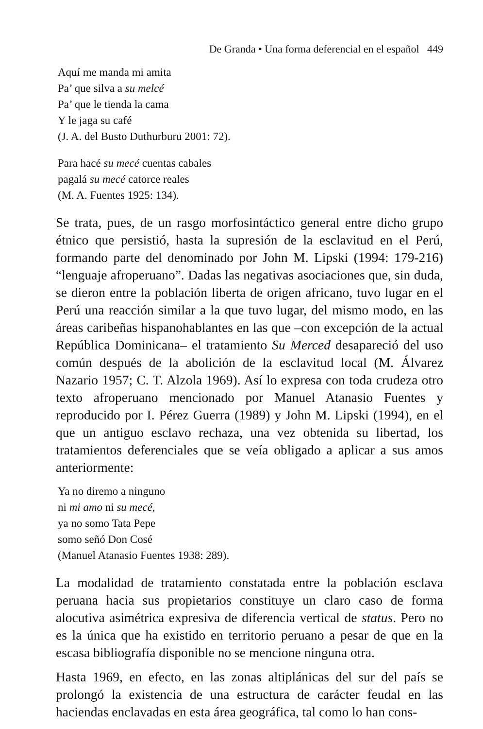De Granda • Una forma deferencial en el español 449
Aquí me manda mi amita
Pa’ que silva a su melcé
Pa’ que le tienda la cama
Y le jaga su café
(J. A. del Busto Duthurburu 2001: 72).
Para hacé su mecé cuentas cabales
pagalá su mecé catorce reales
(M. A. Fuentes 1925: 134).
Se trata, pues, de un rasgo morfosintáctico general entre dicho grupo étnico que persistió, hasta la supresión de la esclavitud en el Perú, formando parte del denominado por John M. Lipski (1994: 179-216) “lenguaje afroperuano”. Dadas las negativas asociaciones que, sin duda, se dieron entre la población liberta de origen africano, tuvo lugar en el Perú una reacción similar a la que tuvo lugar, del mismo modo, en las áreas caribeñas hispanohablantes en las que –con excepción de la actual República Dominicana– el tratamiento Su Merced desapareció del uso común después de la abolición de la esclavitud local (M. Álvarez Nazario 1957; C. T. Alzola 1969). Así lo expresa con toda crudeza otro texto afroperuano mencionado por Manuel Atanasio Fuentes y reproducido por I. Pérez Guerra (1989) y John M. Lipski (1994), en el que un antiguo esclavo rechaza, una vez obtenida su libertad, los tratamientos deferenciales que se veía obligado a aplicar a sus amos anteriormente:
Ya no diremo a ninguno
ni mi amo ni su mecé,
ya no somo Tata Pepe
somo señó Don Cosé
(Manuel Atanasio Fuentes 1938: 289).
La modalidad de tratamiento constatada entre la población esclava peruana hacia sus propietarios constituye un claro caso de forma alocutiva asimétrica expresiva de diferencia vertical de status. Pero no es la única que ha existido en territorio peruano a pesar de que en la escasa bibliografía disponible no se mencione ninguna otra.
Hasta 1969, en efecto, en las zonas altiplánicas del sur del país se prolongó la existencia de una estructura de carácter feudal en las haciendas enclavadas en esta área geográfica, tal como lo han cons-